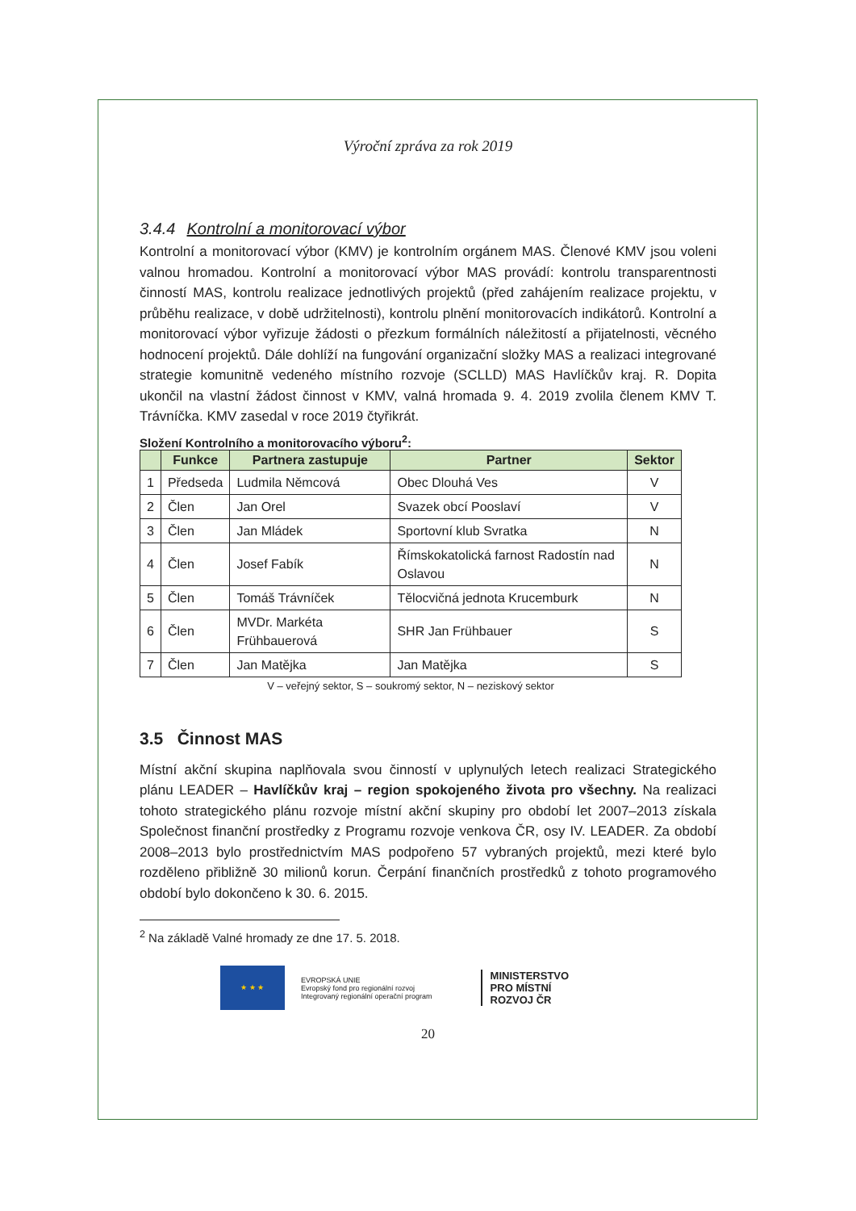Výroční zpráva za rok 2019
3.4.4 Kontrolní a monitorovací výbor
Kontrolní a monitorovací výbor (KMV) je kontrolním orgánem MAS. Členové KMV jsou voleni valnou hromadou. Kontrolní a monitorovací výbor MAS provádí: kontrolu transparentnosti činností MAS, kontrolu realizace jednotlivých projektů (před zahájením realizace projektu, v průběhu realizace, v době udržitelnosti), kontrolu plnění monitorovacích indikátorů. Kontrolní a monitorovací výbor vyřizuje žádosti o přezkum formálních náležitostí a přijatelnosti, věcného hodnocení projektů. Dále dohlíží na fungování organizační složky MAS a realizaci integrované strategie komunitně vedeného místního rozvoje (SCLLD) MAS Havlíčkův kraj. R. Dopita ukončil na vlastní žádost činnost v KMV, valná hromada 9. 4. 2019 zvolila členem KMV T. Trávníčka. KMV zasedal v roce 2019 čtyřikrát.
Složení Kontrolního a monitorovacího výboru<sup>2</sup>:
| | Funkce | Partnera zastupuje | Partner | Sektor |
| --- | --- | --- | --- | --- |
| 1 | Předseda | Ludmila Němcová | Obec Dlouhá Ves | V |
| 2 | Člen | Jan Orel | Svazek obcí Pooslaví | V |
| 3 | Člen | Jan Mládek | Sportovní klub Svratka | N |
| 4 | Člen | Josef Fabík | Římskokatolická farnost Radostín nad Oslavou | N |
| 5 | Člen | Tomáš Trávníček | Tělocvičná jednota Krucemburk | N |
| 6 | Člen | MVDr. Markéta Frühbauerová | SHR Jan Frühbauer | S |
| 7 | Člen | Jan Matějka | Jan Matějka | S |
V – veřejný sektor, S – soukromý sektor, N – neziskový sektor
3.5 Činnost MAS
Místní akční skupina naplňovala svou činností v uplynulých letech realizaci Strategického plánu LEADER – Havlíčkův kraj – region spokojeného života pro všechny. Na realizaci tohoto strategického plánu rozvoje místní akční skupiny pro období let 2007–2013 získala Společnost finanční prostředky z Programu rozvoje venkova ČR, osy IV. LEADER. Za období 2008–2013 bylo prostřednictvím MAS podpořeno 57 vybraných projektů, mezi které bylo rozděleno přibližně 30 milionů korun. Čerpání finančních prostředků z tohoto programového období bylo dokončeno k 30. 6. 2015.
<sup>2</sup> Na základě Valné hromady ze dne 17. 5. 2018.
★ ★ ★
EVROPSKÁ UNIE
Evropský fond pro regionální rozvoj
Integrovaný regionální operační program
MINISTERSTVO
PRO MÍSTNÍ
ROZVOJ ČR
20